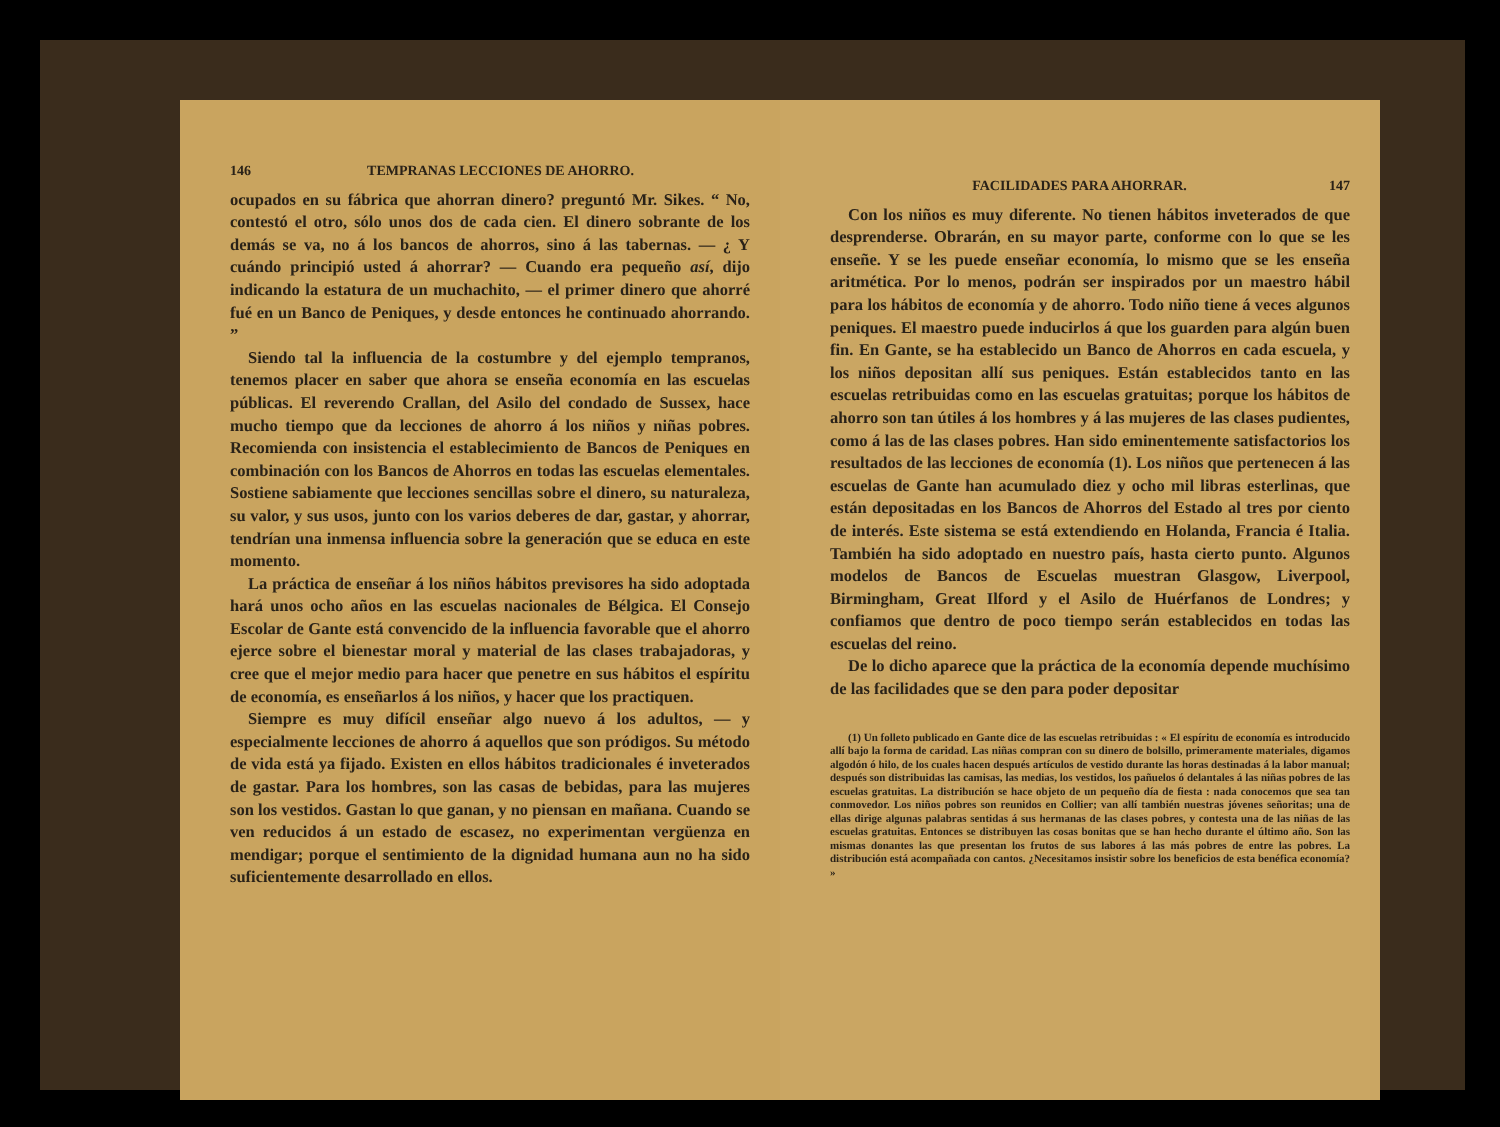146 TEMPRANAS LECCIONES DE AHORRO.
ocupados en su fábrica que ahorran dinero? preguntó Mr. Sikes. “ No, contestó el otro, sólo unos dos de cada cien. El dinero sobrante de los demás se va, no á los bancos de ahorros, sino á las tabernas. — ¿ Y cuándo principió usted á ahorrar? — Cuando era pequeño así, dijo indicando la estatura de un muchachito, — el primer dinero que ahorré fué en un Banco de Peniques, y desde entonces he continuado ahorrando. ”
Siendo tal la influencia de la costumbre y del ejemplo tempranos, tenemos placer en saber que ahora se enseña economía en las escuelas públicas. El reverendo Crallan, del Asilo del condado de Sussex, hace mucho tiempo que da lecciones de ahorro á los niños y niñas pobres. Recomienda con insistencia el establecimiento de Bancos de Peniques en combinación con los Bancos de Ahorros en todas las escuelas elementales. Sostiene sabiamente que lecciones sencillas sobre el dinero, su naturaleza, su valor, y sus usos, junto con los varios deberes de dar, gastar, y ahorrar, tendrían una inmensa influencia sobre la generación que se educa en este momento.
La práctica de enseñar á los niños hábitos previsores ha sido adoptada hará unos ocho años en las escuelas nacionales de Bélgica. El Consejo Escolar de Gante está convencido de la influencia favorable que el ahorro ejerce sobre el bienestar moral y material de las clases trabajadoras, y cree que el mejor medio para hacer que penetre en sus hábitos el espíritu de economía, es enseñarlos á los niños, y hacer que los practiquen.
Siempre es muy difícil enseñar algo nuevo á los adultos, — y especialmente lecciones de ahorro á aquellos que son pródigos. Su método de vida está ya fijado. Existen en ellos hábitos tradicionales é inveterados de gastar. Para los hombres, son las casas de bebidas, para las mujeres son los vestidos. Gastan lo que ganan, y no piensan en mañana. Cuando se ven reducidos á un estado de escasez, no experimentan vergüenza en mendigar; porque el sentimiento de la dignidad humana aun no ha sido suficientemente desarrollado en ellos.
FACILIDADES PARA AHORRAR. 147
Con los niños es muy diferente. No tienen hábitos inveterados de que desprenderse. Obrarán, en su mayor parte, conforme con lo que se les enseñe. Y se les puede enseñar economía, lo mismo que se les enseña aritmética. Por lo menos, podrán ser inspirados por un maestro hábil para los hábitos de economía y de ahorro. Todo niño tiene á veces algunos peniques. El maestro puede inducirlos á que los guarden para algún buen fin. En Gante, se ha establecido un Banco de Ahorros en cada escuela, y los niños depositan allí sus peniques. Están establecidos tanto en las escuelas retribuidas como en las escuelas gratuitas; porque los hábitos de ahorro son tan útiles á los hombres y á las mujeres de las clases pudientes, como á las de las clases pobres. Han sido eminentemente satisfactorios los resultados de las lecciones de economía (1). Los niños que pertenecen á las escuelas de Gante han acumulado diez y ocho mil libras esterlinas, que están depositadas en los Bancos de Ahorros del Estado al tres por ciento de interés. Este sistema se está extendiendo en Holanda, Francia é Italia. También ha sido adoptado en nuestro país, hasta cierto punto. Algunos modelos de Bancos de Escuelas muestran Glasgow, Liverpool, Birmingham, Great Ilford y el Asilo de Huérfanos de Londres; y confiamos que dentro de poco tiempo serán establecidos en todas las escuelas del reino.
De lo dicho aparece que la práctica de la economía depende muchísimo de las facilidades que se den para poder depositar
(1) Un folleto publicado en Gante dice de las escuelas retribuidas : « El espíritu de economía es introducido allí bajo la forma de caridad. Las niñas compran con su dinero de bolsillo, primeramente materiales, digamos algodón ó hilo, de los cuales hacen después artículos de vestido durante las horas destinadas á la labor manual; después son distribuidas las camisas, las medias, los vestidos, los pañuelos ó delantales á las niñas pobres de las escuelas gratuitas. La distribución se hace objeto de un pequeño día de fiesta : nada conocemos que sea tan conmovedor. Los niños pobres son reunidos en Collier; van allí también nuestras jóvenes señoritas; una de ellas dirige algunas palabras sentidas á sus hermanas de las clases pobres, y contesta una de las niñas de las escuelas gratuitas. Entonces se distribuyen las cosas bonitas que se han hecho durante el último año. Son las mismas donantes las que presentan los frutos de sus labores á las más pobres de entre las pobres. La distribución está acompañada con cantos. ¿Necesitamos insistir sobre los beneficios de esta benéfica economía? »